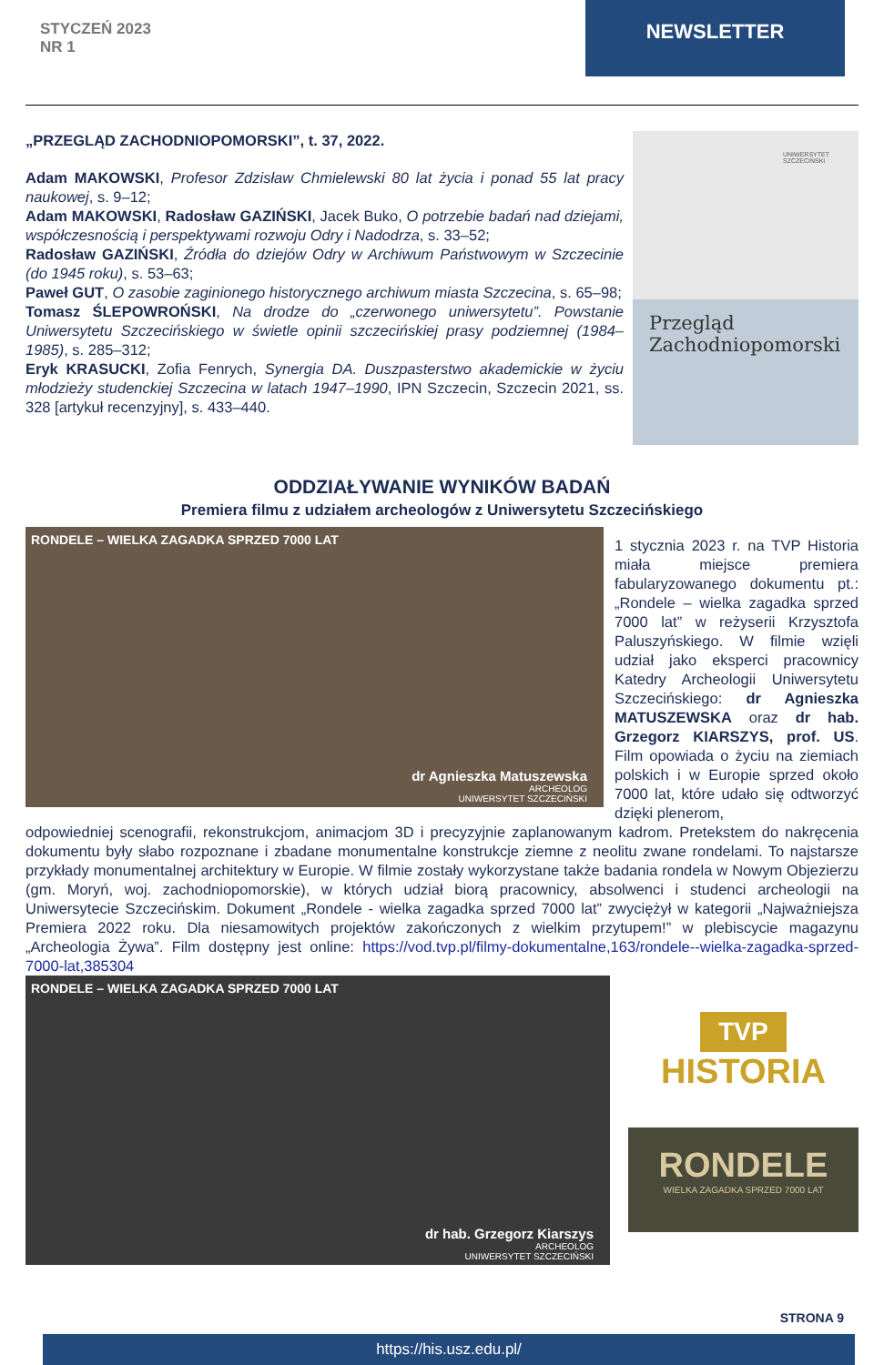STYCZEŃ 2023
NR 1
NEWSLETTER
„PRZEGLĄD ZACHODNIOPOMORSKI”, t. 37, 2022.
Adam MAKOWSKI, Profesor Zdzisław Chmielewski 80 lat życia i ponad 55 lat pracy naukowej, s. 9–12;
Adam MAKOWSKI, Radosław GAZIŃSKI, Jacek Buko, O potrzebie badań nad dziejami, współczesnością i perspektywami rozwoju Odry i Nadodrza, s. 33–52;
Radosław GAZIŃSKI, Źródła do dziejów Odry w Archiwum Państwowym w Szczecinie (do 1945 roku), s. 53–63;
Paweł GUT, O zasobie zaginionego historycznego archiwum miasta Szczecina, s. 65–98;
Tomasz ŚLEPOWROŃSKI, Na drodze do „czerwonego uniwersytetu”. Powstanie Uniwersytetu Szczecińskiego w świetle opinii szczecińskiej prasy podziemnej (1984–1985), s. 285–312;
Eryk KRASUCKI, Zofia Fenrych, Synergia DA. Duszpasterstwo akademickie w życiu młodzieży studenckiej Szczecina w latach 1947–1990, IPN Szczecin, Szczecin 2021, ss. 328 [artykuł recenzyjny], s. 433–440.
UNIWERSYTET
SZCZECIŃSKI
Przegląd
Zachodniopomorski
ODDZIAŁYWANIE WYNIKÓW BADAŃ
Premiera filmu z udziałem archeologów z Uniwersytetu Szczecińskiego
RONDELE – WIELKA ZAGADKA SPRZED 7000 LAT
dr Agnieszka Matuszewska
ARCHEOLOG
UNIWERSYTET SZCZECIŃSKI
1 stycznia 2023 r. na TVP Historia miała miejsce premiera fabularyzowanego dokumentu pt.: „Rondele – wielka zagadka sprzed 7000 lat” w reżyserii Krzysztofa Paluszyńskiego. W filmie wzięli udział jako eksperci pracownicy Katedry Archeologii Uniwersytetu Szczecińskiego: dr Agnieszka MATUSZEWSKA oraz dr hab. Grzegorz KIARSZYS, prof. US. Film opowiada o życiu na ziemiach polskich i w Europie sprzed około 7000 lat, które udało się odtworzyć dzięki plenerom,
odpowiedniej scenografii, rekonstrukcjom, animacjom 3D i precyzyjnie zaplanowanym kadrom. Pretekstem do nakręcenia dokumentu były słabo rozpoznane i zbadane monumentalne konstrukcje ziemne z neolitu zwane rondelami. To najstarsze przykłady monumentalnej architektury w Europie. W filmie zostały wykorzystane także badania rondela w Nowym Objezierzu (gm. Moryń, woj. zachodniopomorskie), w których udział biorą pracownicy, absolwenci i studenci archeologii na Uniwersytecie Szczecińskim. Dokument „Rondele - wielka zagadka sprzed 7000 lat” zwyciężył w kategorii „Najważniejsza Premiera 2022 roku. Dla niesamowitych projektów zakończonych z wielkim przytupem!” w plebiscycie magazynu „Archeologia Żywa”. Film dostępny jest online: https://vod.tvp.pl/filmy-dokumentalne,163/rondele--wielka-zagadka-sprzed-7000-lat,385304
RONDELE – WIELKA ZAGADKA SPRZED 7000 LAT
dr hab. Grzegorz Kiarszys
ARCHEOLOG
UNIWERSYTET SZCZECIŃSKI
TVP
HISTORIA
RONDELE
WIELKA ZAGADKA SPRZED 7000 LAT
STRONA 9
https://his.usz.edu.pl/